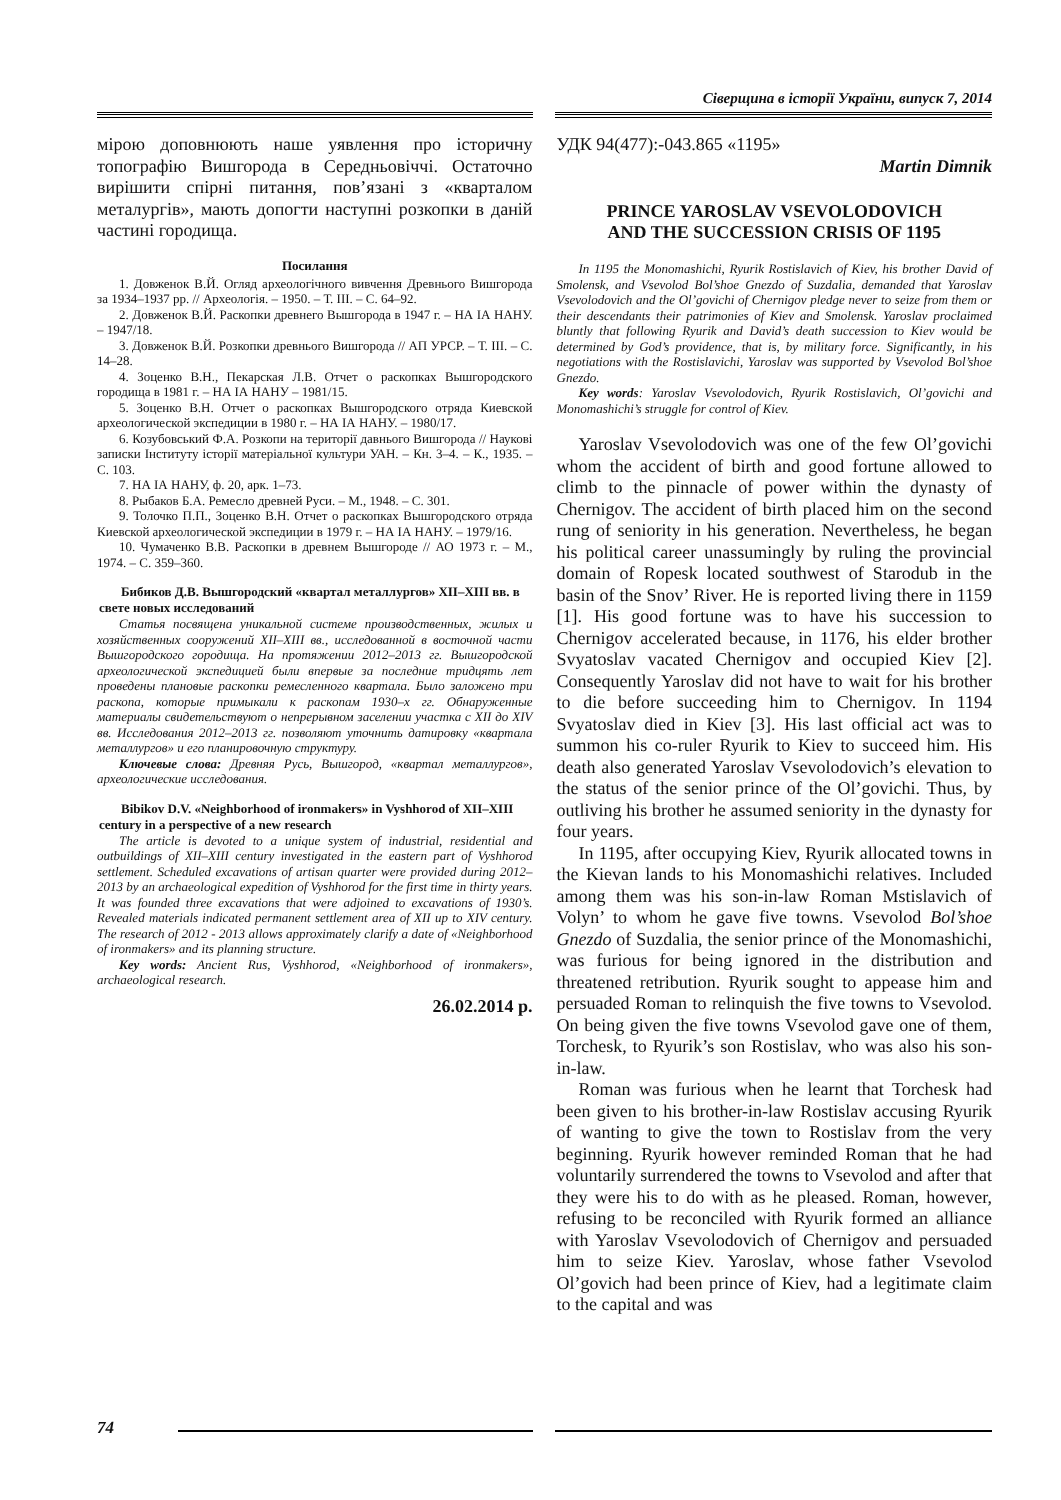Сіверщина в історії України, випуск 7, 2014
мірою доповнюють наше уявлення про історичну топографію Вишгорода в Середньовіччі. Остаточно вирішити спірні питання, пов’язані з «кварталом металургів», мають допогти наступні розкопки в даній частині городища.
Посилання
1. Довженок В.Й. Огляд археологічного вивчення Древнього Вишгорода за 1934–1937 рр. // Археологія. – 1950. – Т. III. – С. 64–92.
2. Довженок В.Й. Раскопки древнего Вышгорода в 1947 г. – НА ІА НАНУ. – 1947/18.
3. Довженок В.Й. Розкопки древнього Вишгорода // АП УРСР. – Т. III. – С. 14–28.
4. Зоценко В.Н., Пекарская Л.В. Отчет о раскопках Вышгородского городища в 1981 г. – НА ІА НАНУ – 1981/15.
5. Зоценко В.Н. Отчет о раскопках Вышгородского отряда Киевской археологической экспедиции в 1980 г. – НА ІА НАНУ. – 1980/17.
6. Козубовський Ф.А. Розкопи на території давнього Вишгорода // Наукові записки Інституту історії матеріальної культури УАН. – Кн. 3–4. – К., 1935. – С. 103.
7. НА ІА НАНУ, ф. 20, арк. 1–73.
8. Рыбаков Б.А. Ремесло древней Руси. – М., 1948. – С. 301.
9. Толочко П.П., Зоценко В.Н. Отчет о раскопках Вышгородского отряда Киевской археологической экспедиции в 1979 г. – НА ІА НАНУ. – 1979/16.
10. Чумаченко В.В. Раскопки в древнем Вышгороде // АО 1973 г. – М., 1974. – С. 359–360.
Бибиков Д.В. Вышгородский «квартал металлургов» XII–XIII вв. в свете новых исследований
Статья посвящена уникальной системе производственных, жилых и хозяйственных сооружений XII–XIII вв., исследованной в восточной части Вышгородского городища. На протяжении 2012–2013 гг. Вышгородской археологической экспедицией были впервые за последние тридцять лет проведены плановые раскопки ремесленного квартала. Было заложено три раскопа, которые примыкали к раскопам 1930–х гг. Обнаруженные материалы свидетельствуют о непрерывном заселении участка с XII до XIV вв. Исследования 2012–2013 гг. позволяют уточнить датировку «квартала металлургов» и его планировочную структуру.
Ключевые слова: Древняя Русь, Вышгород, «квартал металлургов», археологические исследования.
Bibikov D.V. «Neighborhood of ironmakers» in Vyshhorod of XII–XIII century in a perspective of a new research
The article is devoted to a unique system of industrial, residential and outbuildings of XII–XIII century investigated in the eastern part of Vyshhorod settlement. Scheduled excavations of artisan quarter were provided during 2012–2013 by an archaeological expedition of Vyshhorod for the first time in thirty years. It was founded three excavations that were adjoined to excavations of 1930’s. Revealed materials indicated permanent settlement area of XII up to XIV century. The research of 2012 - 2013 allows approximately clarify a date of «Neighborhood of ironmakers» and its planning structure.
Key words: Ancient Rus, Vyshhorod, «Neighborhood of ironmakers», archaeological research.
26.02.2014 р.
УДК 94(477):-043.865 «1195»
Martin Dimnik
PRINCE YAROSLAV VSEVOLODOVICH
AND THE SUCCESSION CRISIS OF 1195
In 1195 the Monomashichi, Ryurik Rostislavich of Kiev, his brother David of Smolensk, and Vsevolod Bol’shoe Gnezdo of Suzdalia, demanded that Yaroslav Vsevolodovich and the Ol’govichi of Chernigov pledge never to seize from them or their descendants their patrimonies of Kiev and Smolensk. Yaroslav proclaimed bluntly that following Ryurik and David’s death succession to Kiev would be determined by God’s providence, that is, by military force. Significantly, in his negotiations with the Rostislavichi, Yaroslav was supported by Vsevolod Bol’shoe Gnezdo.
Key words: Yaroslav Vsevolodovich, Ryurik Rostislavich, Ol’govichi and Monomashichi’s struggle for control of Kiev.
Yaroslav Vsevolodovich was one of the few Ol’govichi whom the accident of birth and good fortune allowed to climb to the pinnacle of power within the dynasty of Chernigov. The accident of birth placed him on the second rung of seniority in his generation. Nevertheless, he began his political career unassumingly by ruling the provincial domain of Ropesk located southwest of Starodub in the basin of the Snov’ River. He is reported living there in 1159 [1]. His good fortune was to have his succession to Chernigov accelerated because, in 1176, his elder brother Svyatoslav vacated Chernigov and occupied Kiev [2]. Consequently Yaroslav did not have to wait for his brother to die before succeeding him to Chernigov. In 1194 Svyatoslav died in Kiev [3]. His last official act was to summon his co-ruler Ryurik to Kiev to succeed him. His death also generated Yaroslav Vsevolodovich’s elevation to the status of the senior prince of the Ol’govichi. Thus, by outliving his brother he assumed seniority in the dynasty for four years.
In 1195, after occupying Kiev, Ryurik allocated towns in the Kievan lands to his Monomashichi relatives. Included among them was his son-in-law Roman Mstislavich of Volyn’ to whom he gave five towns. Vsevolod Bol’shoe Gnezdo of Suzdalia, the senior prince of the Monomashichi, was furious for being ignored in the distribution and threatened retribution. Ryurik sought to appease him and persuaded Roman to relinquish the five towns to Vsevolod. On being given the five towns Vsevolod gave one of them, Torchesk, to Ryurik’s son Rostislav, who was also his son-in-law.
Roman was furious when he learnt that Torchesk had been given to his brother-in-law Rostislav accusing Ryurik of wanting to give the town to Rostislav from the very beginning. Ryurik however reminded Roman that he had voluntarily surrendered the towns to Vsevolod and after that they were his to do with as he pleased. Roman, however, refusing to be reconciled with Ryurik formed an alliance with Yaroslav Vsevolodovich of Chernigov and persuaded him to seize Kiev. Yaroslav, whose father Vsevolod Ol’govich had been prince of Kiev, had a legitimate claim to the capital and was
74